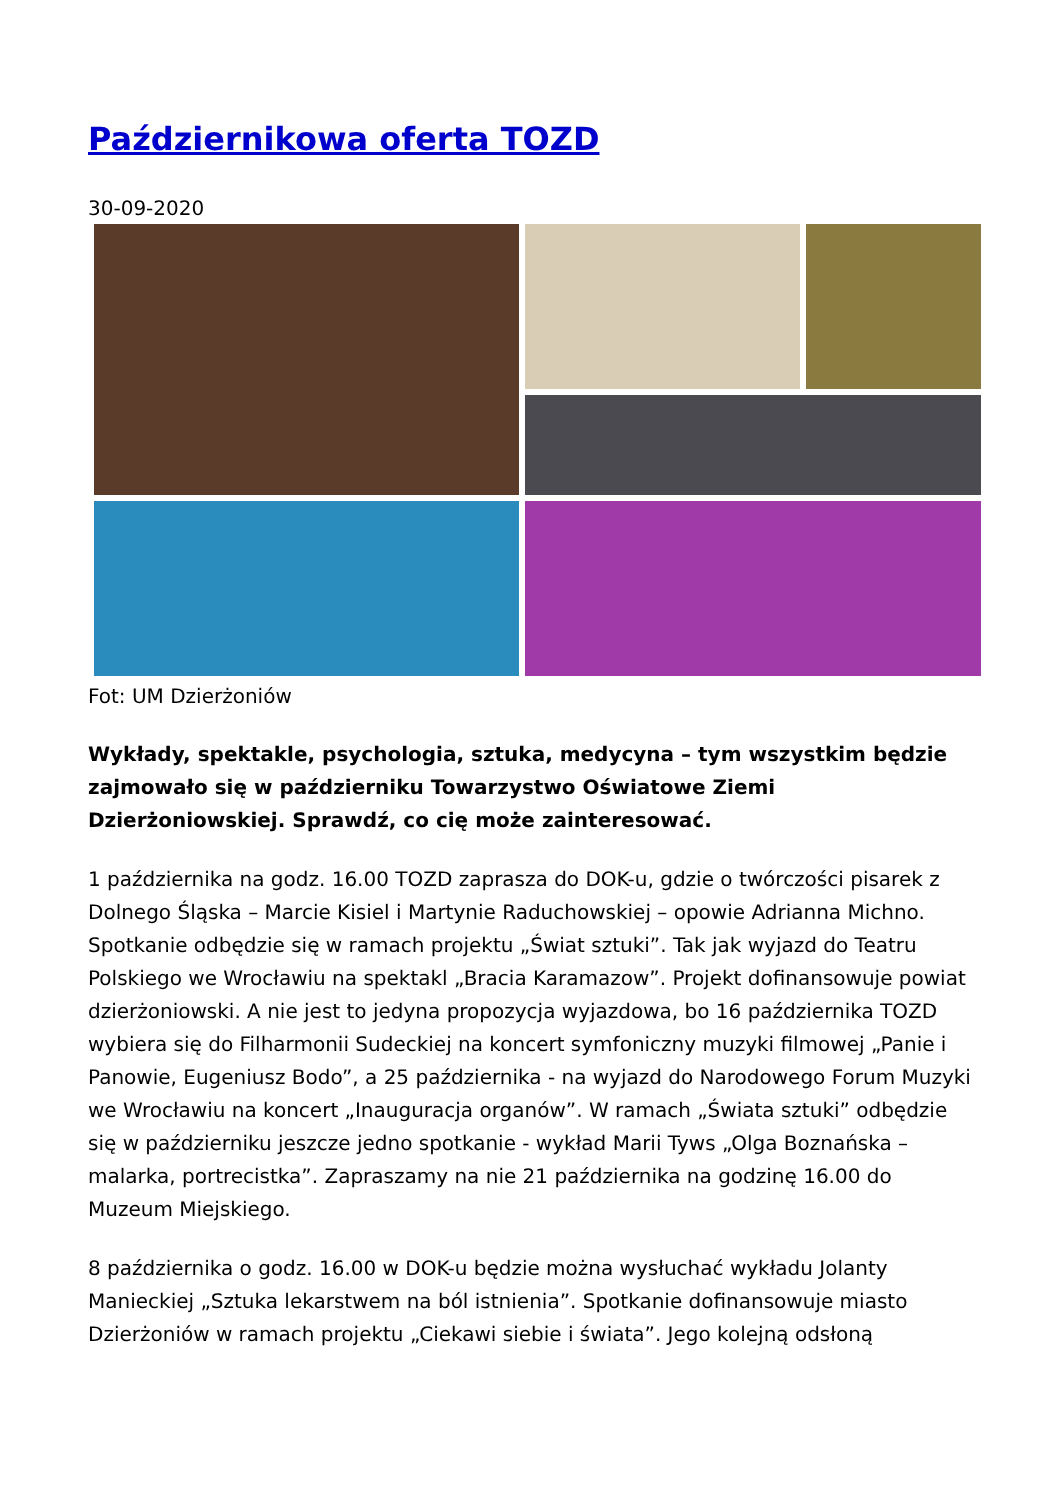Październikowa oferta TOZD
30-09-2020
Fot: UM Dzierżoniów
Wykłady, spektakle, psychologia, sztuka, medycyna – tym wszystkim będzie zajmowało się w październiku Towarzystwo Oświatowe Ziemi Dzierżoniowskiej. Sprawdź, co cię może zainteresować.
1 października na godz. 16.00 TOZD zaprasza do DOK-u, gdzie o twórczości pisarek z Dolnego Śląska – Marcie Kisiel i Martynie Raduchowskiej – opowie Adrianna Michno. Spotkanie odbędzie się w ramach projektu „Świat sztuki”. Tak jak wyjazd do Teatru Polskiego we Wrocławiu na spektakl „Bracia Karamazow”. Projekt dofinansowuje powiat dzierżoniowski. A nie jest to jedyna propozycja wyjazdowa, bo 16 października TOZD wybiera się do Filharmonii Sudeckiej na koncert symfoniczny muzyki filmowej „Panie i Panowie, Eugeniusz Bodo”, a 25 października - na wyjazd do Narodowego Forum Muzyki we Wrocławiu na koncert „Inauguracja organów”. W ramach „Świata sztuki” odbędzie się w październiku jeszcze jedno spotkanie - wykład Marii Tyws „Olga Boznańska – malarka, portrecistka”. Zapraszamy na nie 21 października na godzinę 16.00 do Muzeum Miejskiego.
8 października o godz. 16.00 w DOK-u będzie można wysłuchać wykładu Jolanty Manieckiej „Sztuka lekarstwem na ból istnienia”. Spotkanie dofinansowuje miasto Dzierżoniów w ramach projektu „Ciekawi siebie i świata”. Jego kolejną odsłoną